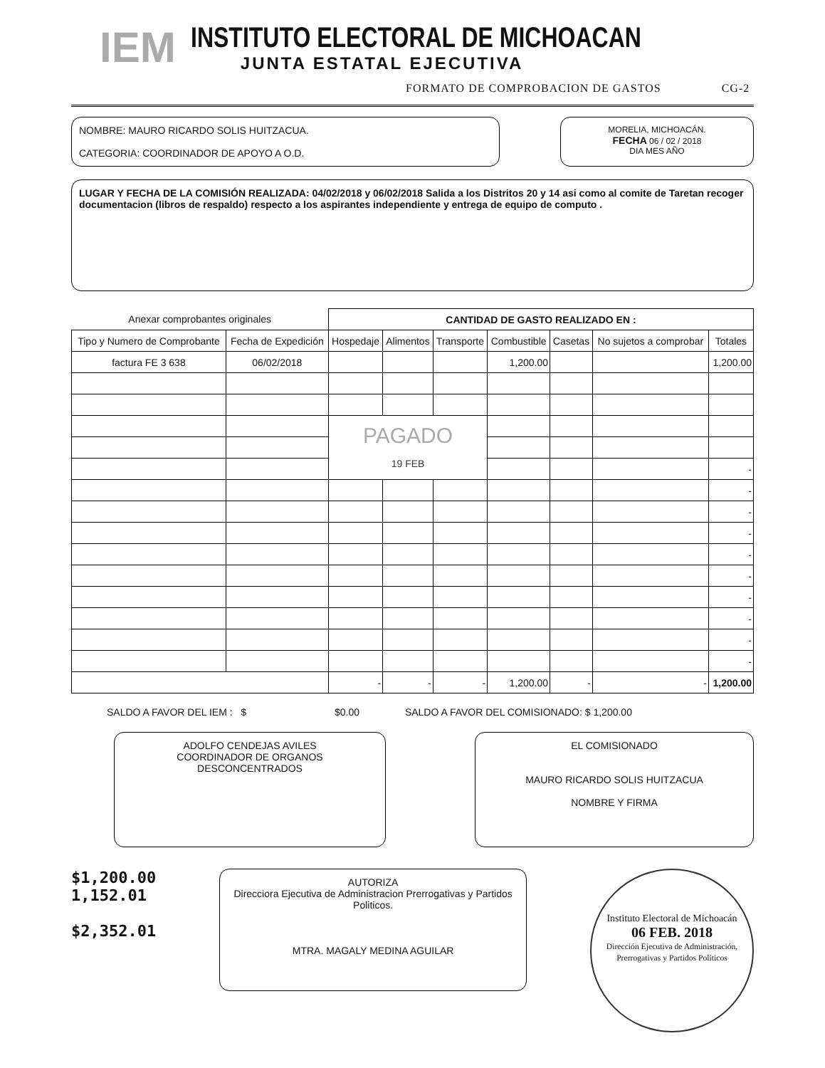IEM
INSTITUTO ELECTORAL DE MICHOACAN
JUNTA ESTATAL EJECUTIVA
FORMATO DE COMPROBACION DE GASTOS CG-2
NOMBRE: MAURO RICARDO SOLIS HUITZACUA.
CATEGORIA: COORDINADOR DE APOYO A O.D.
MORELIA, MICHOACÁN.
FECHA 06 / 02 / 2018
DIA MES AÑO
LUGAR Y FECHA DE LA COMISIÓN REALIZADA: 04/02/2018 y 06/02/2018 Salida a los Distritos 20 y 14 asi como al comite de Taretan recoger documentacion (libros de respaldo) respecto a los aspirantes independiente y entrega de equipo de computo .
| Anexar comprobantes originales | | CANTIDAD DE GASTO REALIZADO EN : | | | | | | |
| Tipo y Numero de Comprobante | Fecha de Expedición | Hospedaje | Alimentos | Transporte | Combustible | Casetas | No sujetos a comprobar | Totales |
| factura FE 3 638 | 06/02/2018 | | | | 1,200.00 | | | 1,200.00 |
| | | PAGADO 19 FEB | | | | | | |
| | | | | | | | | - |
| | | | | | | | | - |
| | | | | | | | | - |
| | | | | | | | | - |
| | | | | | | | | - |
| | | | | | | | | - |
| | | | | | | | | - |
| | | | | | | | | - |
| | | | | | | | | - |
| | | | | | | | | - |
| | | - | - | - | 1,200.00 | - | - | 1,200.00 |
SALDO A FAVOR DEL IEM : $ $0.00 SALDO A FAVOR DEL COMISIONADO: $ 1,200.00
ADOLFO CENDEJAS AVILES
COORDINADOR DE ORGANOS
DESCONCENTRADOS
EL COMISIONADO
MAURO RICARDO SOLIS HUITZACUA
NOMBRE Y FIRMA
$1,200.00
1,152.01
$2,352.01
AUTORIZA
Direcciora Ejecutiva de Administracion Prerrogativas y Partidos Politicos.
MTRA. MAGALY MEDINA AGUILAR
Instituto Electoral de Michoacán
06 FEB. 2018
Dirección Ejecutiva de Administración, Prerrogativas y Partidos Políticos